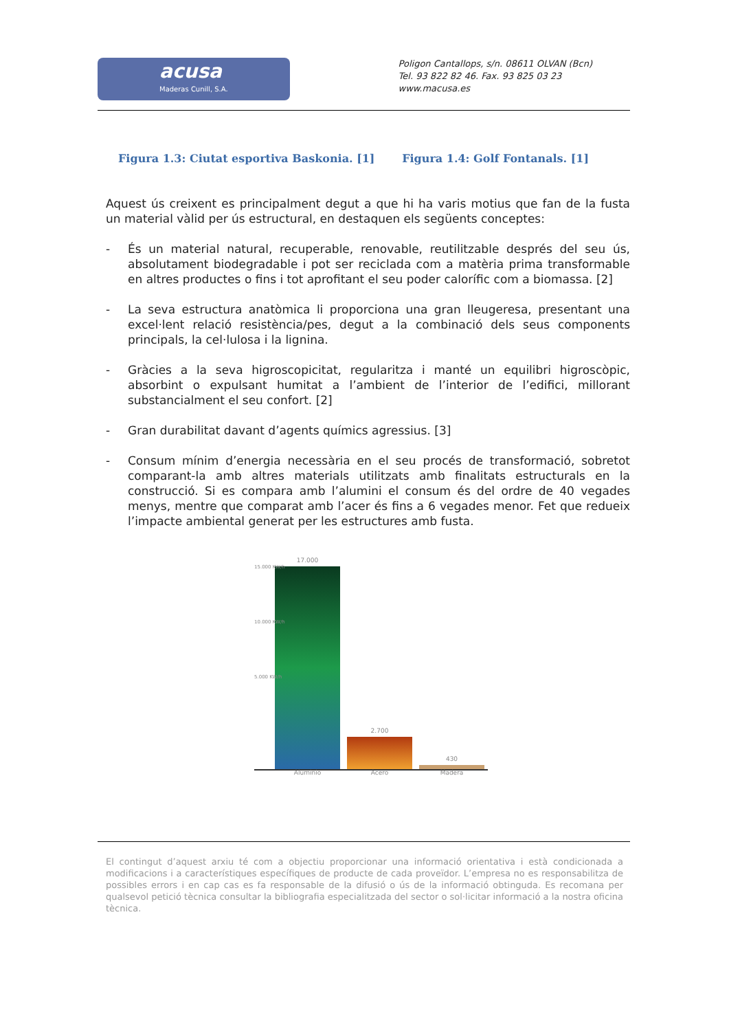acusa
Maderas Cunill, S.A.
Poligon Cantallops, s/n. 08611 OLVAN (Bcn)
Tel. 93 822 82 46. Fax. 93 825 03 23
www.macusa.es
Figura 1.3: Ciutat esportiva Baskonia. [1] Figura 1.4: Golf Fontanals. [1]
Aquest ús creixent es principalment degut a que hi ha varis motius que fan de la fusta un material vàlid per ús estructural, en destaquen els següents conceptes:
- És un material natural, recuperable, renovable, reutilitzable després del seu ús, absolutament biodegradable i pot ser reciclada com a matèria prima transformable en altres productes o fins i tot aprofitant el seu poder calorífic com a biomassa. [2]
- La seva estructura anatòmica li proporciona una gran lleugeresa, presentant una excel·lent relació resistència/pes, degut a la combinació dels seus components principals, la cel·lulosa i la lignina.
- Gràcies a la seva higroscopicitat, regularitza i manté un equilibri higroscòpic, absorbint o expulsant humitat a l’ambient de l’interior de l’edifici, millorant substancialment el seu confort. [2]
- Gran durabilitat davant d’agents químics agressius. [3]
- Consum mínim d’energia necessària en el seu procés de transformació, sobretot comparant-la amb altres materials utilitzats amb finalitats estructurals en la construcció. Si es compara amb l’alumini el consum és del ordre de 40 vegades menys, mentre que comparat amb l’acer és fins a 6 vegades menor. Fet que redueix l’impacte ambiental generat per les estructures amb fusta.
17.000
2.700
430
15.000 KW/h
10.000 KW/h
5.000 KW/h
Aluminio Acero Madera
El contingut d’aquest arxiu té com a objectiu proporcionar una informació orientativa i està condicionada a modificacions i a característiques específiques de producte de cada proveïdor. L’empresa no es responsabilitza de possibles errors i en cap cas es fa responsable de la difusió o ús de la informació obtinguda. Es recomana per qualsevol petició tècnica consultar la bibliografia especialitzada del sector o sol·licitar informació a la nostra oficina tècnica.